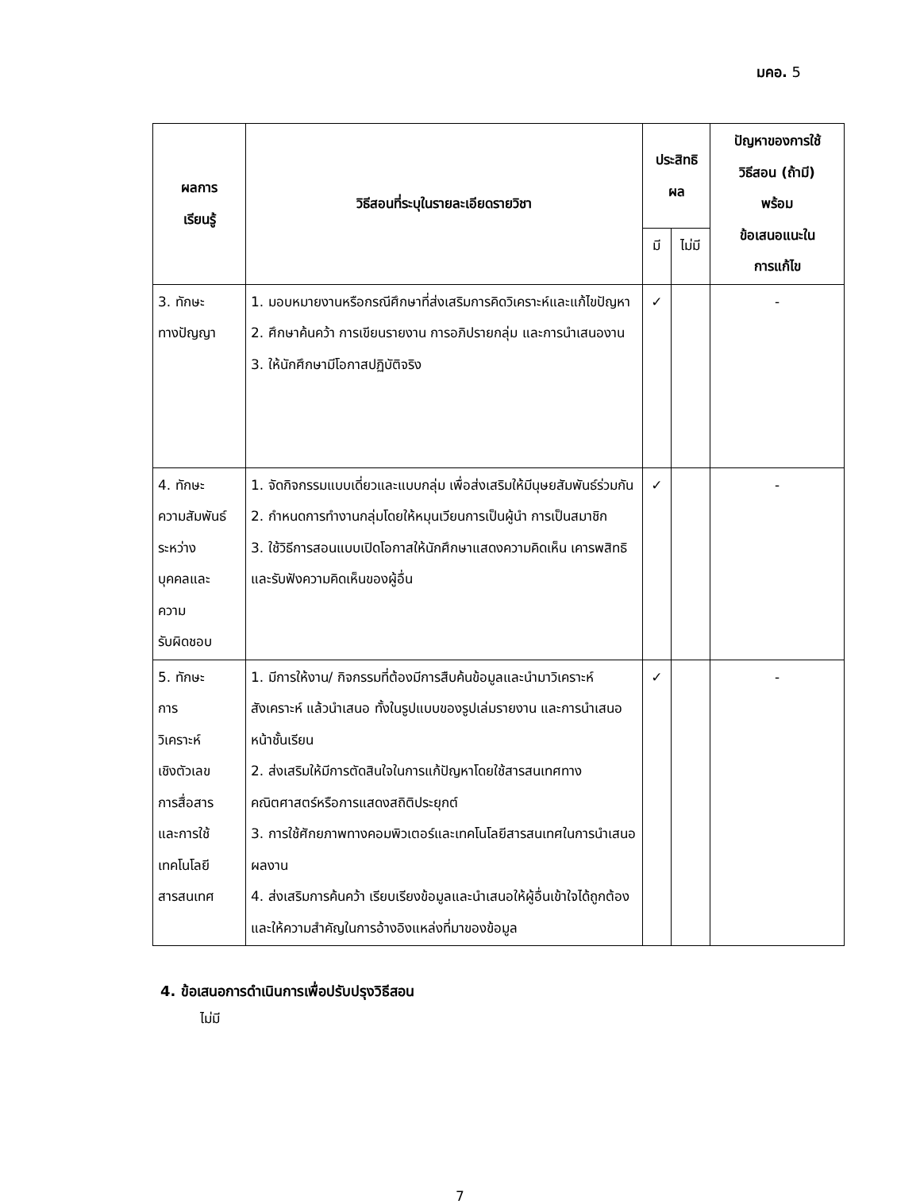มคอ. 5
| ผลการ เรียนรู้ | วิธีสอนที่ระบุในรายละเอียดรายวิชา | ประสิทธิ ผล | | ปัญหาของการใช้ วิธีสอน (ถ้ามี) พร้อม ข้อเสนอแนะใน การแก้ไข |
| --- | --- | --- | --- | --- |
| | | มี | ไม่มี | |
| 3. ทักษะ ทางปัญญา | 1. มอบหมายงานหรือกรณีศึกษาที่ส่งเสริมการคิดวิเคราะห์และแก้ไขปัญหา 2. ศึกษาค้นคว้า การเขียนรายงาน การอภิปรายกลุ่ม และการนำเสนองาน 3. ให้นักศึกษามีโอกาสปฏิบัติจริง | ✓ | | - |
| 4. ทักษะ ความสัมพันธ์ระหว่าง บุคคลและ ความ รับผิดชอบ | 1. จัดกิจกรรมแบบเดี่ยวและแบบกลุ่ม เพื่อส่งเสริมให้มีนุษยสัมพันธ์ร่วมกัน 2. กำหนดการทำงานกลุ่มโดยให้หมุนเวียนการเป็นผู้นำ การเป็นสมาชิก 3. ใช้วิธีการสอนแบบเปิดโอกาสให้นักศึกษาแสดงความคิดเห็น เคารพสิทธิ และรับฟังความคิดเห็นของผู้อื่น | ✓ | | - |
| 5. ทักษะ การ วิเคราะห์ เชิงตัวเลข การสื่อสาร และการใช้ เทคโนโลยี สารสนเทศ | 1. มีการให้งาน/ กิจกรรมที่ต้องมีการสืบค้นข้อมูลและนำมาวิเคราะห์ สังเคราะห์ แล้วนำเสนอ ทั้งในรูปแบบของรูปเล่มรายงาน และการนำเสนอหน้าชั้นเรียน 2. ส่งเสริมให้มีการตัดสินใจในการแก้ปัญหาโดยใช้สารสนเทศทางคณิตศาสตร์หรือการแสดงสถิติประยุกต์ 3. การใช้ศักยภาพทางคอมพิวเตอร์และเทคโนโลยีสารสนเทศในการนำเสนอผลงาน 4. ส่งเสริมการค้นคว้า เรียบเรียงข้อมูลและนำเสนอให้ผู้อื่นเข้าใจได้ถูกต้อง และให้ความสำคัญในการอ้างอิงแหล่งที่มาของข้อมูล | ✓ | | - |
4. ข้อเสนอการดำเนินการเพื่อปรับปรุงวิธีสอน
ไม่มี
7